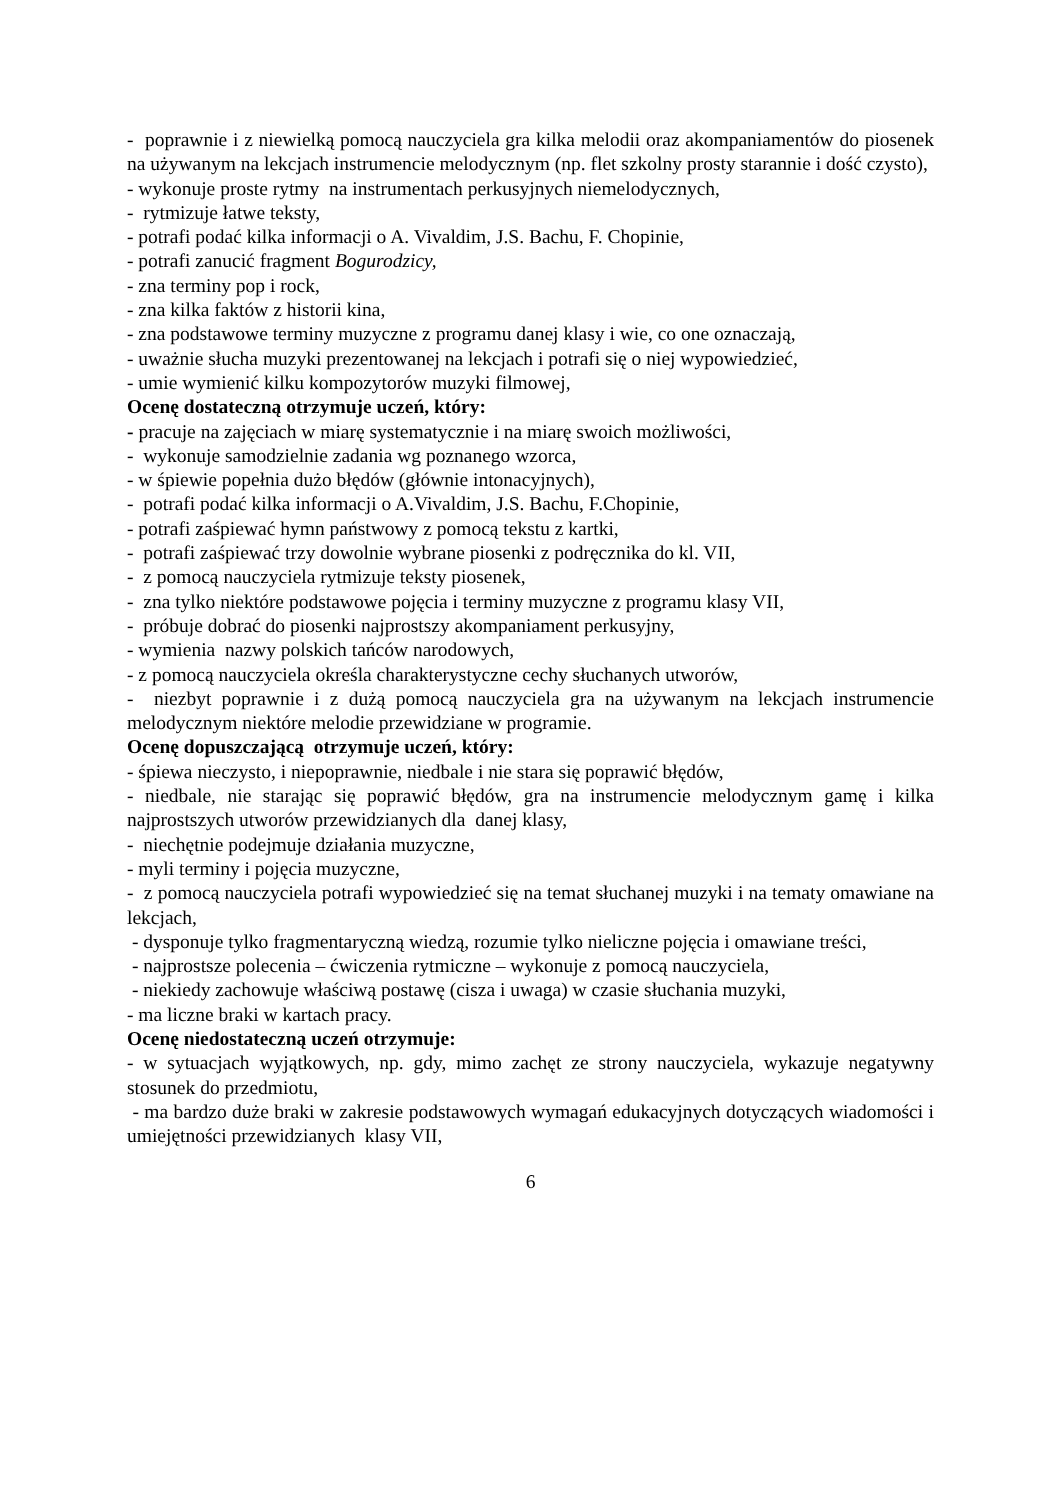- poprawnie i z niewielką pomocą nauczyciela gra kilka melodii oraz akompaniamentów do piosenek na używanym na lekcjach instrumencie melodycznym (np. flet szkolny prosty starannie i dość czysto),
- wykonuje proste rytmy na instrumentach perkusyjnych niemelodycznych,
- rytmizuje łatwe teksty,
- potrafi podać kilka informacji o A. Vivaldim, J.S. Bachu, F. Chopinie,
- potrafi zanucić fragment Bogurodzicy,
- zna terminy pop i rock,
- zna kilka faktów z historii kina,
- zna podstawowe terminy muzyczne z programu danej klasy i wie, co one oznaczają,
- uważnie słucha muzyki prezentowanej na lekcjach i potrafi się o niej wypowiedzieć,
- umie wymienić kilku kompozytorów muzyki filmowej,
Ocenę dostateczną otrzymuje uczeń, który:
- pracuje na zajęciach w miarę systematycznie i na miarę swoich możliwości,
- wykonuje samodzielnie zadania wg poznanego wzorca,
- w śpiewie popełnia dużo błędów (głównie intonacyjnych),
- potrafi podać kilka informacji o A.Vivaldim, J.S. Bachu, F.Chopinie,
- potrafi zaśpiewać hymn państwowy z pomocą tekstu z kartki,
- potrafi zaśpiewać trzy dowolnie wybrane piosenki z podręcznika do kl. VII,
- z pomocą nauczyciela rytmizuje teksty piosenek,
- zna tylko niektóre podstawowe pojęcia i terminy muzyczne z programu klasy VII,
- próbuje dobrać do piosenki najprostszy akompaniament perkusyjny,
- wymienia nazwy polskich tańców narodowych,
- z pomocą nauczyciela określa charakterystyczne cechy słuchanych utworów,
- niezbyt poprawnie i z dużą pomocą nauczyciela gra na używanym na lekcjach instrumencie melodycznym niektóre melodie przewidziane w programie.
Ocenę dopuszczającą otrzymuje uczeń, który:
- śpiewa nieczysto, i niepoprawnie, niedbale i nie stara się poprawić błędów,
- niedbale, nie starając się poprawić błędów, gra na instrumencie melodycznym gamę i kilka najprostszych utworów przewidzianych dla danej klasy,
- niechętnie podejmuje działania muzyczne,
- myli terminy i pojęcia muzyczne,
- z pomocą nauczyciela potrafi wypowiedzieć się na temat słuchanej muzyki i na tematy omawiane na lekcjach,
- dysponuje tylko fragmentaryczną wiedzą, rozumie tylko nieliczne pojęcia i omawiane treści,
- najprostsze polecenia – ćwiczenia rytmiczne – wykonuje z pomocą nauczyciela,
- niekiedy zachowuje właściwą postawę (cisza i uwaga) w czasie słuchania muzyki,
- ma liczne braki w kartach pracy.
Ocenę niedostateczną uczeń otrzymuje:
- w sytuacjach wyjątkowych, np. gdy, mimo zachęt ze strony nauczyciela, wykazuje negatywny stosunek do przedmiotu,
- ma bardzo duże braki w zakresie podstawowych wymagań edukacyjnych dotyczących wiadomości i umiejętności przewidzianych klasy VII,
6